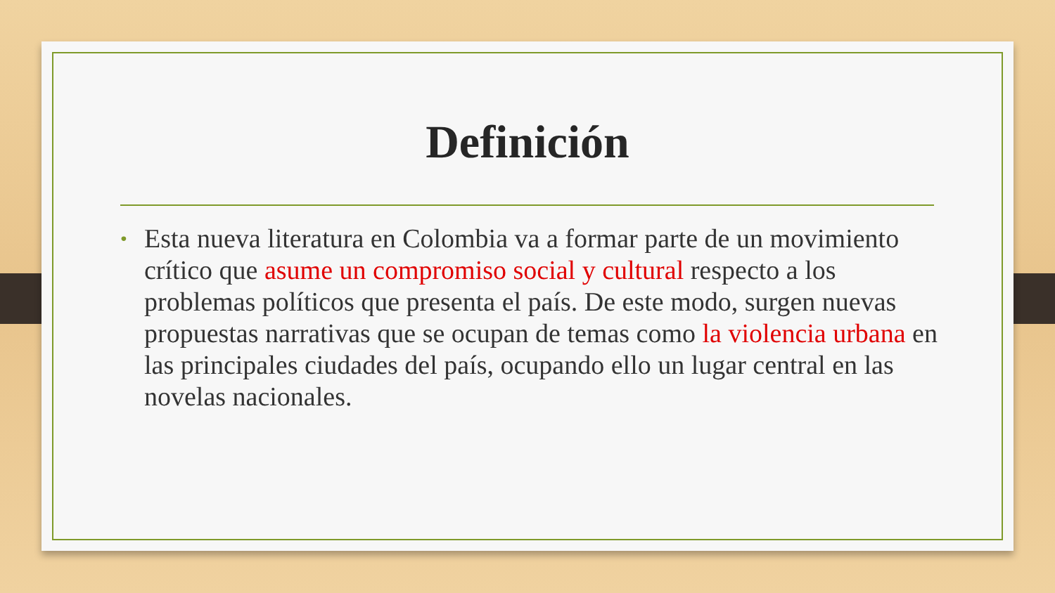Definición
•
Esta nueva literatura en Colombia va a formar parte de un movimiento crítico que asume un compromiso social y cultural respecto a los problemas políticos que presenta el país. De este modo, surgen nuevas propuestas narrativas que se ocupan de temas como la violencia urbana en las principales ciudades del país, ocupando ello un lugar central en las novelas nacionales.